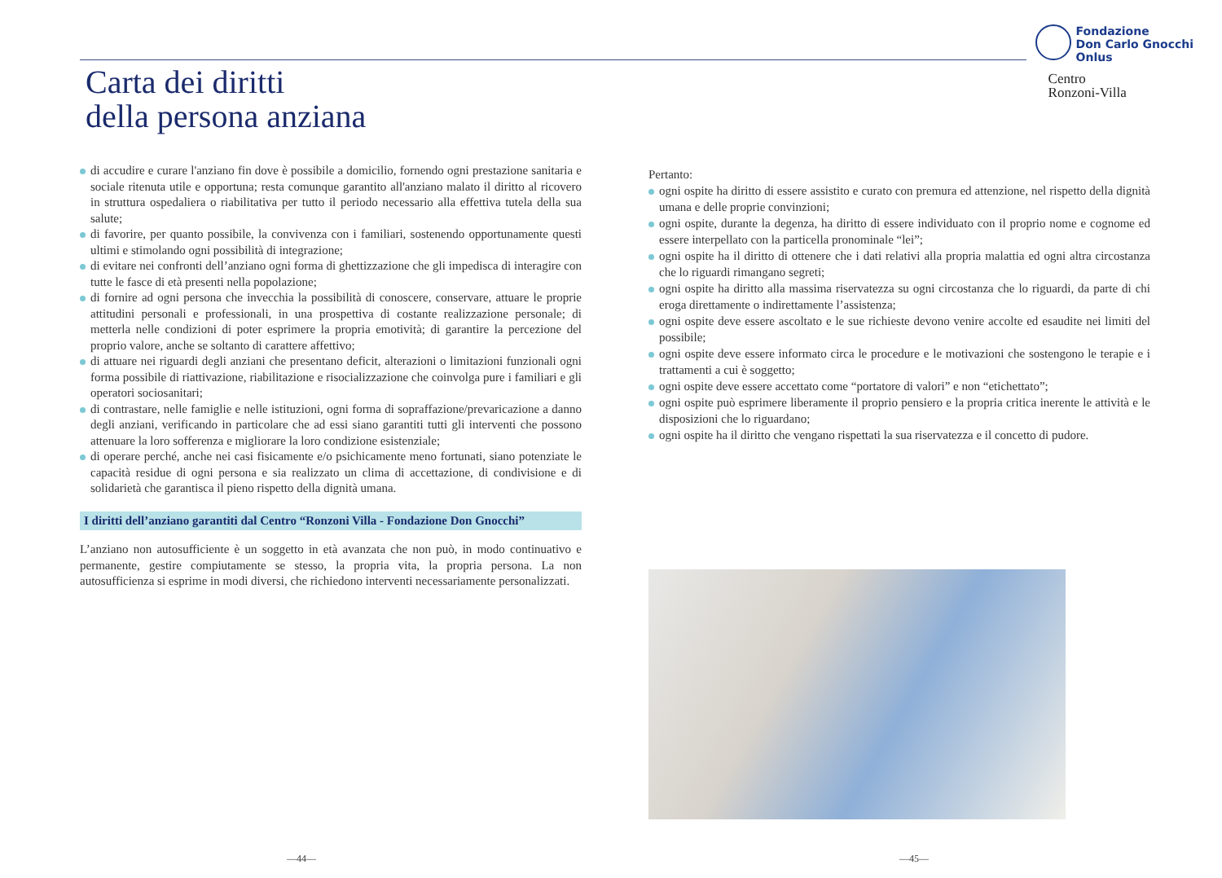Carta dei diritti
della persona anziana
Fondazione
Don Carlo Gnocchi
Onlus
Centro
Ronzoni-Villa
di accudire e curare l'anziano fin dove è possibile a domicilio, fornendo ogni prestazione sanitaria e sociale ritenuta utile e opportuna; resta comunque garantito all'anziano malato il diritto al ricovero in struttura ospedaliera o riabilitativa per tutto il periodo necessario alla effettiva tutela della sua salute;
di favorire, per quanto possibile, la convivenza con i familiari, sostenendo opportunamente questi ultimi e stimolando ogni possibilità di integrazione;
di evitare nei confronti dell’anziano ogni forma di ghettizzazione che gli impedisca di interagire con tutte le fasce di età presenti nella popolazione;
di fornire ad ogni persona che invecchia la possibilità di conoscere, conservare, attuare le proprie attitudini personali e professionali, in una prospettiva di costante realizzazione personale; di metterla nelle condizioni di poter esprimere la propria emotività; di garantire la percezione del proprio valore, anche se soltanto di carattere affettivo;
di attuare nei riguardi degli anziani che presentano deficit, alterazioni o limitazioni funzionali ogni forma possibile di riattivazione, riabilitazione e risocializzazione che coinvolga pure i familiari e gli operatori sociosanitari;
di contrastare, nelle famiglie e nelle istituzioni, ogni forma di sopraffazione/prevaricazione a danno degli anziani, verificando in particolare che ad essi siano garantiti tutti gli interventi che possono attenuare la loro sofferenza e migliorare la loro condizione esistenziale;
di operare perché, anche nei casi fisicamente e/o psichicamente meno fortunati, siano potenziate le capacità residue di ogni persona e sia realizzato un clima di accettazione, di condivisione e di solidarietà che garantisca il pieno rispetto della dignità umana.
I diritti dell’anziano garantiti dal Centro “Ronzoni Villa - Fondazione Don Gnocchi”
L’anziano non autosufficiente è un soggetto in età avanzata che non può, in modo continuativo e permanente, gestire compiutamente se stesso, la propria vita, la propria persona. La non autosufficienza si esprime in modi diversi, che richiedono interventi necessariamente personalizzati.
Pertanto:
ogni ospite ha diritto di essere assistito e curato con premura ed attenzione, nel rispetto della dignità umana e delle proprie convinzioni;
ogni ospite, durante la degenza, ha diritto di essere individuato con il proprio nome e cognome ed essere interpellato con la particella pronominale “lei”;
ogni ospite ha il diritto di ottenere che i dati relativi alla propria malattia ed ogni altra circostanza che lo riguardi rimangano segreti;
ogni ospite ha diritto alla massima riservatezza su ogni circostanza che lo riguardi, da parte di chi eroga direttamente o indirettamente l’assistenza;
ogni ospite deve essere ascoltato e le sue richieste devono venire accolte ed esaudite nei limiti del possibile;
ogni ospite deve essere informato circa le procedure e le motivazioni che sostengono le terapie e i trattamenti a cui è soggetto;
ogni ospite deve essere accettato come “portatore di valori” e non “etichettato”;
ogni ospite può esprimere liberamente il proprio pensiero e la propria critica inerente le attività e le disposizioni che lo riguardano;
ogni ospite ha il diritto che vengano rispettati la sua riservatezza e il concetto di pudore.
—44— —45—